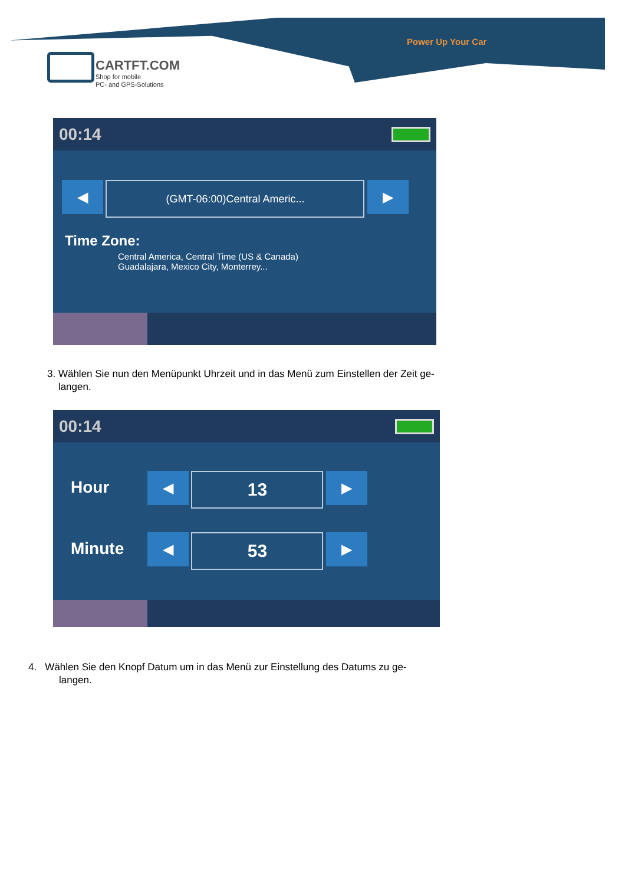CARTFT.COM
Shop for mobile
PC- and GPS-Solutions
Power Up Your Car
00:14
◀ (GMT-06:00)Central Americ... ▶
Time Zone:
Central America, Central Time (US & Canada)
Guadalajara, Mexico City, Monterrey...
3. Wählen Sie nun den Menüpunkt Uhrzeit und in das Menü zum Einstellen der Zeit ge-
langen.
00:14
Hour ◀ 13 ▶
Minute ◀ 53 ▶
4. Wählen Sie den Knopf Datum um in das Menü zur Einstellung des Datums zu ge-
langen.